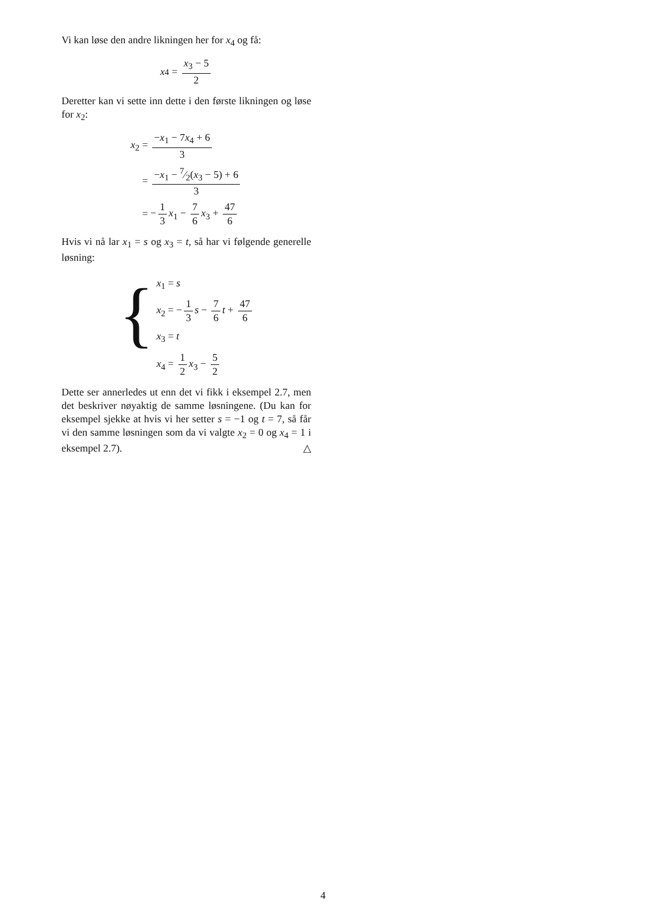Vi kan løse den andre likningen her for x<sub>4</sub> og få:
x<sub>4</sub> = x<sub>3</sub> − 5 2
Deretter kan vi sette inn dette i den første likningen og løse for x<sub>2</sub>:
| x<sub>2</sub> = | − x<sub>1</sub> − 7 x<sub>4</sub> + 6 3 |
| = | − x<sub>1</sub> − 7⁄2( x<sub>3</sub> − 5) + 6 3 |
| = | − 1 3 x<sub>1</sub> − 7 6 x<sub>3</sub> + 47 6 |
Hvis vi nå lar x<sub>1</sub> = s og x<sub>3</sub> = t, så har vi følgende generelle løsning:
{
x<sub>1</sub> = s
x<sub>2</sub> = − 1 3 s − 7 6 t + 47 6
x<sub>3</sub> = t
x<sub>4</sub> = 1 2 x<sub>3</sub> − 5 2
Dette ser annerledes ut enn det vi fikk i eksempel 2.7, men det beskriver nøyaktig de samme løsningene. (Du kan for eksempel sjekke at hvis vi her setter s = −1 og t = 7, så får vi den samme løsningen som da vi valgte x<sub>2</sub> = 0 og x<sub>4</sub> = 1 i eksempel 2.7). △
4